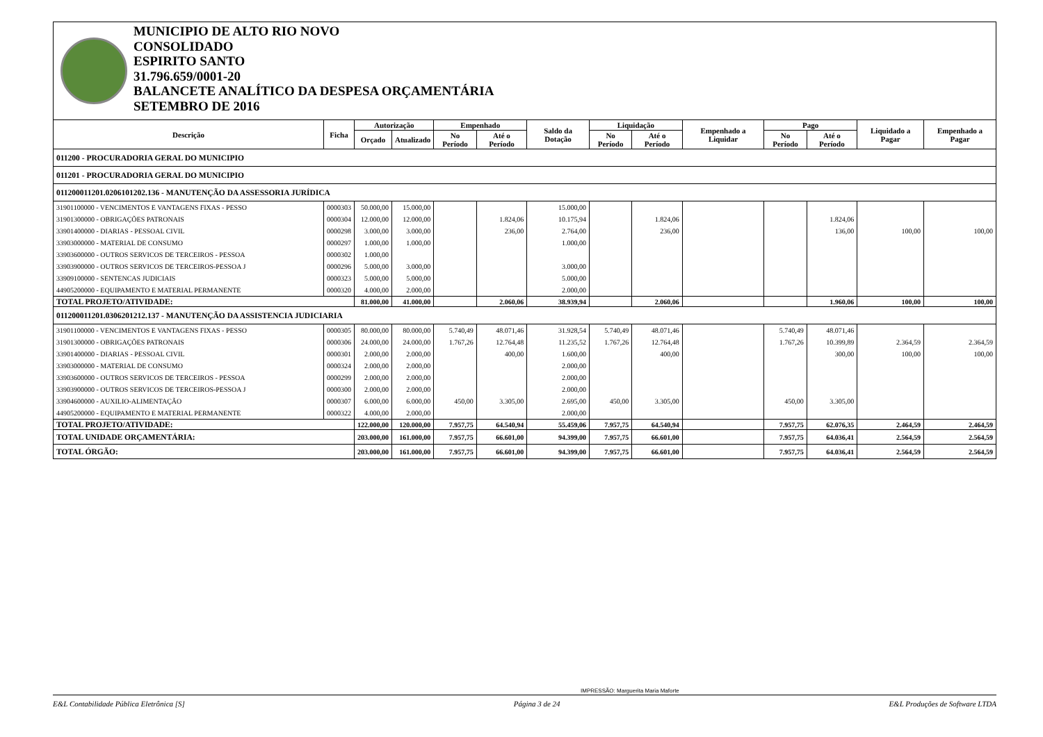MUNICIPIO DE ALTO RIO NOVO
CONSOLIDADO
ESPIRITO SANTO
31.796.659/0001-20
BALANCETE ANALÍTICO DA DESPESA ORÇAMENTÁRIA
SETEMBRO DE 2016
| Descrição | Ficha | Autorização | | Empenhado | | Saldo da Dotação | Liquidação | | Empenhado a Liquidar | Pago | | Liquidado a Pagar | Empenhado a Pagar |
| --- | --- | --- | --- | --- | --- | --- | --- | --- | --- | --- | --- | --- | --- |
| | | Orçado | Atualizado | No Período | Até o Período | | No Período | Até o Período | | No Período | Até o Período | | |
| 011200 - PROCURADORIA GERAL DO MUNICIPIO | | | | | | | | | | | | | |
| 011201 - PROCURADORIA GERAL DO MUNICIPIO | | | | | | | | | | | | | |
| 011200011201.0206101202.136 - MANUTENÇÃO DA ASSESSORIA JURÍDICA | | | | | | | | | | | | | |
| 31901100000 - VENCIMENTOS E VANTAGENS FIXAS - PESSO | 0000303 | 50.000,00 | 15.000,00 | | | 15.000,00 | | | | | | | |
| 31901300000 - OBRIGAÇÕES PATRONAIS | 0000304 | 12.000,00 | 12.000,00 | | 1.824,06 | 10.175,94 | | 1.824,06 | | | 1.824,06 | | |
| 33901400000 - DIARIAS - PESSOAL CIVIL | 0000298 | 3.000,00 | 3.000,00 | | 236,00 | 2.764,00 | | 236,00 | | | 136,00 | 100,00 | 100,00 |
| 33903000000 - MATERIAL DE CONSUMO | 0000297 | 1.000,00 | 1.000,00 | | | 1.000,00 | | | | | | | |
| 33903600000 - OUTROS SERVICOS DE TERCEIROS - PESSOA | 0000302 | 1.000,00 | | | | | | | | | | | |
| 33903900000 - OUTROS SERVICOS DE TERCEIROS-PESSOA J | 0000296 | 5.000,00 | 3.000,00 | | | 3.000,00 | | | | | | | |
| 33909100000 - SENTENCAS JUDICIAIS | 0000323 | 5.000,00 | 5.000,00 | | | 5.000,00 | | | | | | | |
| 44905200000 - EQUIPAMENTO E MATERIAL PERMANENTE | 0000320 | 4.000,00 | 2.000,00 | | | 2.000,00 | | | | | | | |
| TOTAL PROJETO/ATIVIDADE: | | 81.000,00 | 41.000,00 | | 2.060,06 | 38.939,94 | | 2.060,06 | | | 1.960,06 | 100,00 | 100,00 |
| 011200011201.0306201212.137 - MANUTENÇÃO DA ASSISTENCIA JUDICIARIA | | | | | | | | | | | | | |
| 31901100000 - VENCIMENTOS E VANTAGENS FIXAS - PESSO | 0000305 | 80.000,00 | 80.000,00 | 5.740,49 | 48.071,46 | 31.928,54 | 5.740,49 | 48.071,46 | | 5.740,49 | 48.071,46 | | |
| 31901300000 - OBRIGAÇÕES PATRONAIS | 0000306 | 24.000,00 | 24.000,00 | 1.767,26 | 12.764,48 | 11.235,52 | 1.767,26 | 12.764,48 | | 1.767,26 | 10.399,89 | 2.364,59 | 2.364,59 |
| 33901400000 - DIARIAS - PESSOAL CIVIL | 0000301 | 2.000,00 | 2.000,00 | | 400,00 | 1.600,00 | | 400,00 | | | 300,00 | 100,00 | 100,00 |
| 33903000000 - MATERIAL DE CONSUMO | 0000324 | 2.000,00 | 2.000,00 | | | 2.000,00 | | | | | | | |
| 33903600000 - OUTROS SERVICOS DE TERCEIROS - PESSOA | 0000299 | 2.000,00 | 2.000,00 | | | 2.000,00 | | | | | | | |
| 33903900000 - OUTROS SERVICOS DE TERCEIROS-PESSOA J | 0000300 | 2.000,00 | 2.000,00 | | | 2.000,00 | | | | | | | |
| 33904600000 - AUXILIO-ALIMENTAÇÃO | 0000307 | 6.000,00 | 6.000,00 | 450,00 | 3.305,00 | 2.695,00 | 450,00 | 3.305,00 | | 450,00 | 3.305,00 | | |
| 44905200000 - EQUIPAMENTO E MATERIAL PERMANENTE | 0000322 | 4.000,00 | 2.000,00 | | | 2.000,00 | | | | | | | |
| TOTAL PROJETO/ATIVIDADE: | | 122.000,00 | 120.000,00 | 7.957,75 | 64.540,94 | 55.459,06 | 7.957,75 | 64.540,94 | | 7.957,75 | 62.076,35 | 2.464,59 | 2.464,59 |
| TOTAL UNIDADE ORÇAMENTÁRIA: | | 203.000,00 | 161.000,00 | 7.957,75 | 66.601,00 | 94.399,00 | 7.957,75 | 66.601,00 | | 7.957,75 | 64.036,41 | 2.564,59 | 2.564,59 |
| TOTAL ÓRGÃO: | | 203.000,00 | 161.000,00 | 7.957,75 | 66.601,00 | 94.399,00 | 7.957,75 | 66.601,00 | | 7.957,75 | 64.036,41 | 2.564,59 | 2.564,59 |
IMPRESSÃO: Marguerita Maria Maforte
E&L Contabilidade Pública Eletrônica [S] Página 3 de 24 E&L Produções de Software LTDA